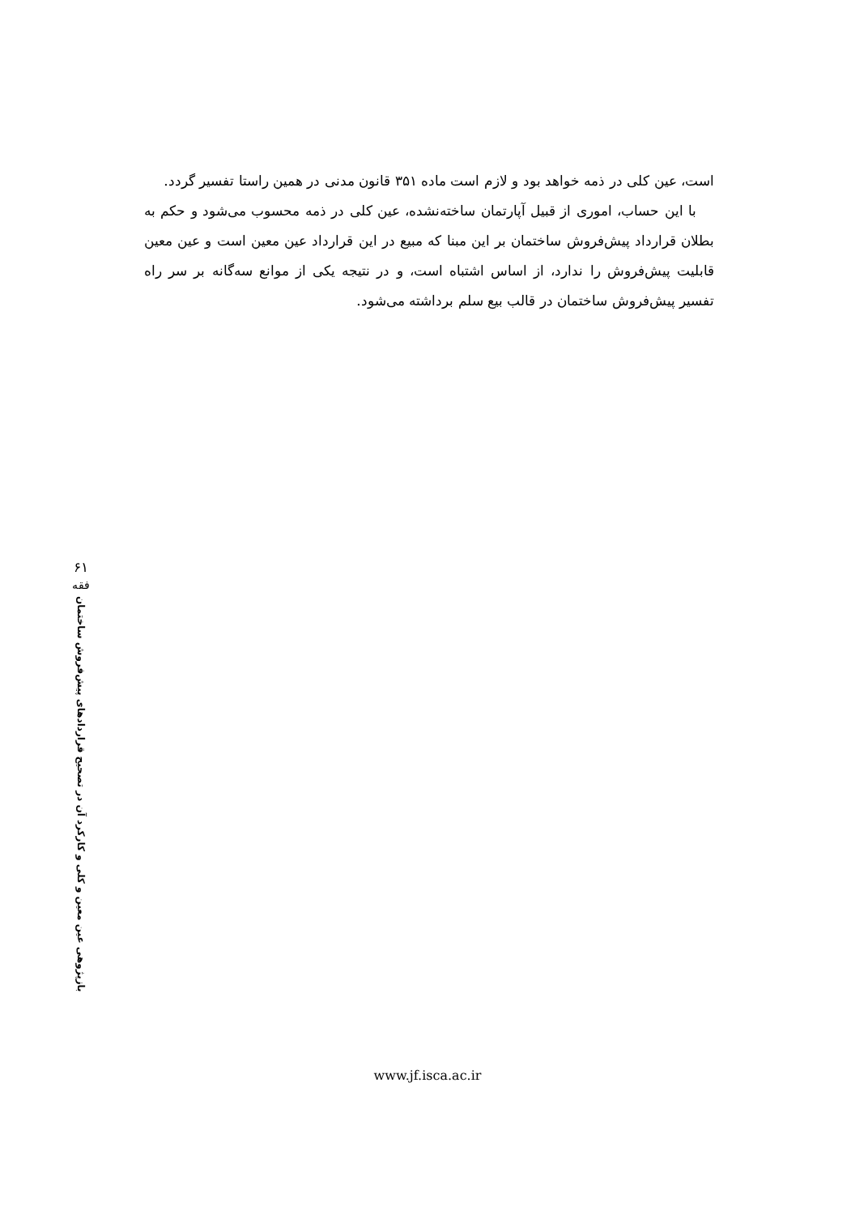است، عین کلی در ذمه خواهد بود و لازم است ماده ۳۵۱ قانون مدنی در همین راستا تفسیر گردد.
با این حساب، اموری از قبیل آپارتمان ساخته‌نشده، عین کلی در ذمه محسوب می‌شود و حکم به بطلان قرارداد پیش‌فروش ساختمان بر این مبنا که مبیع در این قرارداد عین معین است و عین معین قابلیت پیش‌فروش را ندارد، از اساس اشتباه است، و در نتیجه یکی از موانع سه‌گانه بر سر راه تفسیر پیش‌فروش ساختمان در قالب بیع سلم برداشته می‌شود.
۶۱
فقه
بازپژوهی عین معین و کلی و کارکرد آن در تصحیح قراردادهای پیش‌فروش ساختمان
www.jf.isca.ac.ir